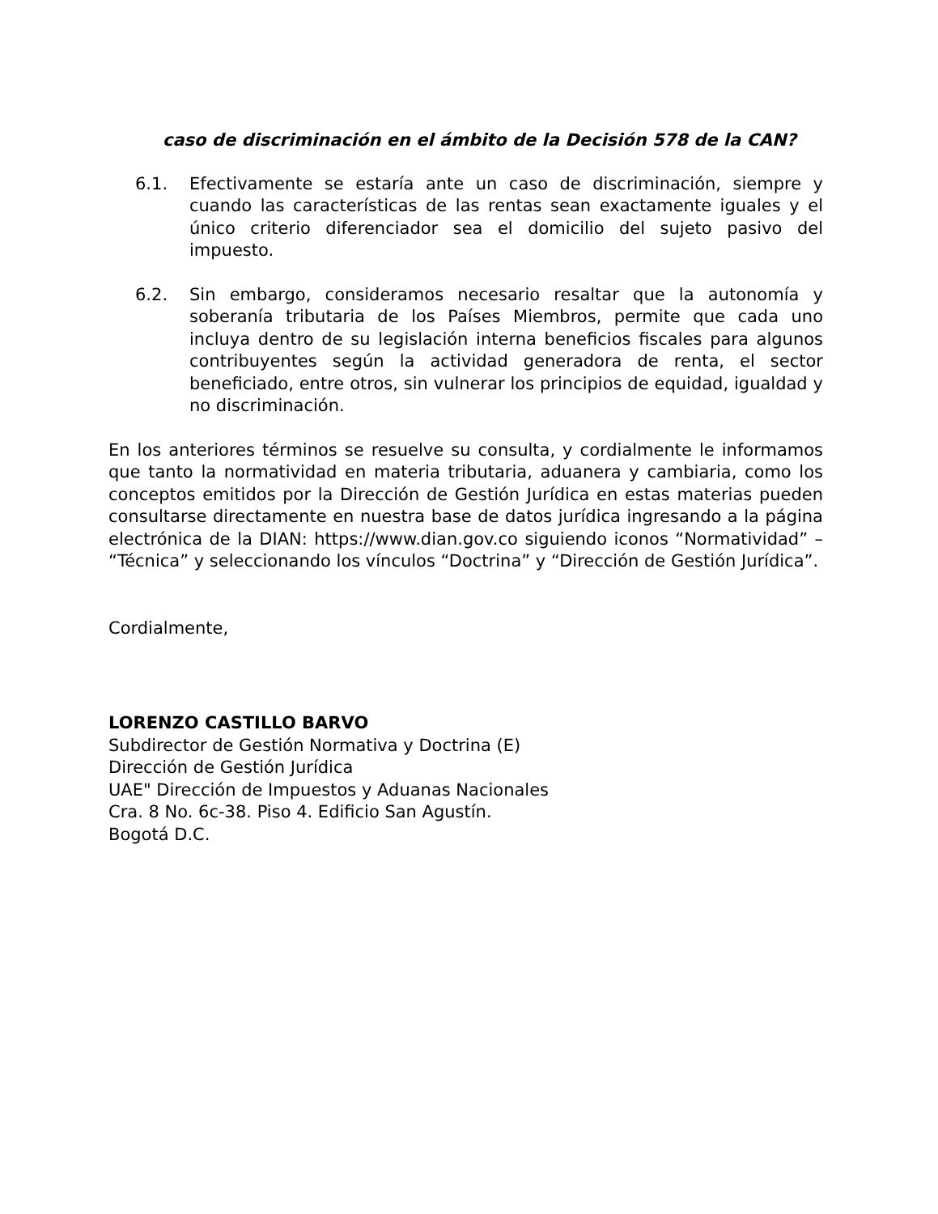caso de discriminación en el ámbito de la Decisión 578 de la CAN?
6.1. Efectivamente se estaría ante un caso de discriminación, siempre y cuando las características de las rentas sean exactamente iguales y el único criterio diferenciador sea el domicilio del sujeto pasivo del impuesto.
6.2. Sin embargo, consideramos necesario resaltar que la autonomía y soberanía tributaria de los Países Miembros, permite que cada uno incluya dentro de su legislación interna beneficios fiscales para algunos contribuyentes según la actividad generadora de renta, el sector beneficiado, entre otros, sin vulnerar los principios de equidad, igualdad y no discriminación.
En los anteriores términos se resuelve su consulta, y cordialmente le informamos que tanto la normatividad en materia tributaria, aduanera y cambiaria, como los conceptos emitidos por la Dirección de Gestión Jurídica en estas materias pueden consultarse directamente en nuestra base de datos jurídica ingresando a la página electrónica de la DIAN: https://www.dian.gov.co siguiendo iconos “Normatividad” – “Técnica” y seleccionando los vínculos “Doctrina” y “Dirección de Gestión Jurídica”.
Cordialmente,
LORENZO CASTILLO BARVO
Subdirector de Gestión Normativa y Doctrina (E)
Dirección de Gestión Jurídica
UAE" Dirección de Impuestos y Aduanas Nacionales
Cra. 8 No. 6c-38. Piso 4. Edificio San Agustín.
Bogotá D.C.